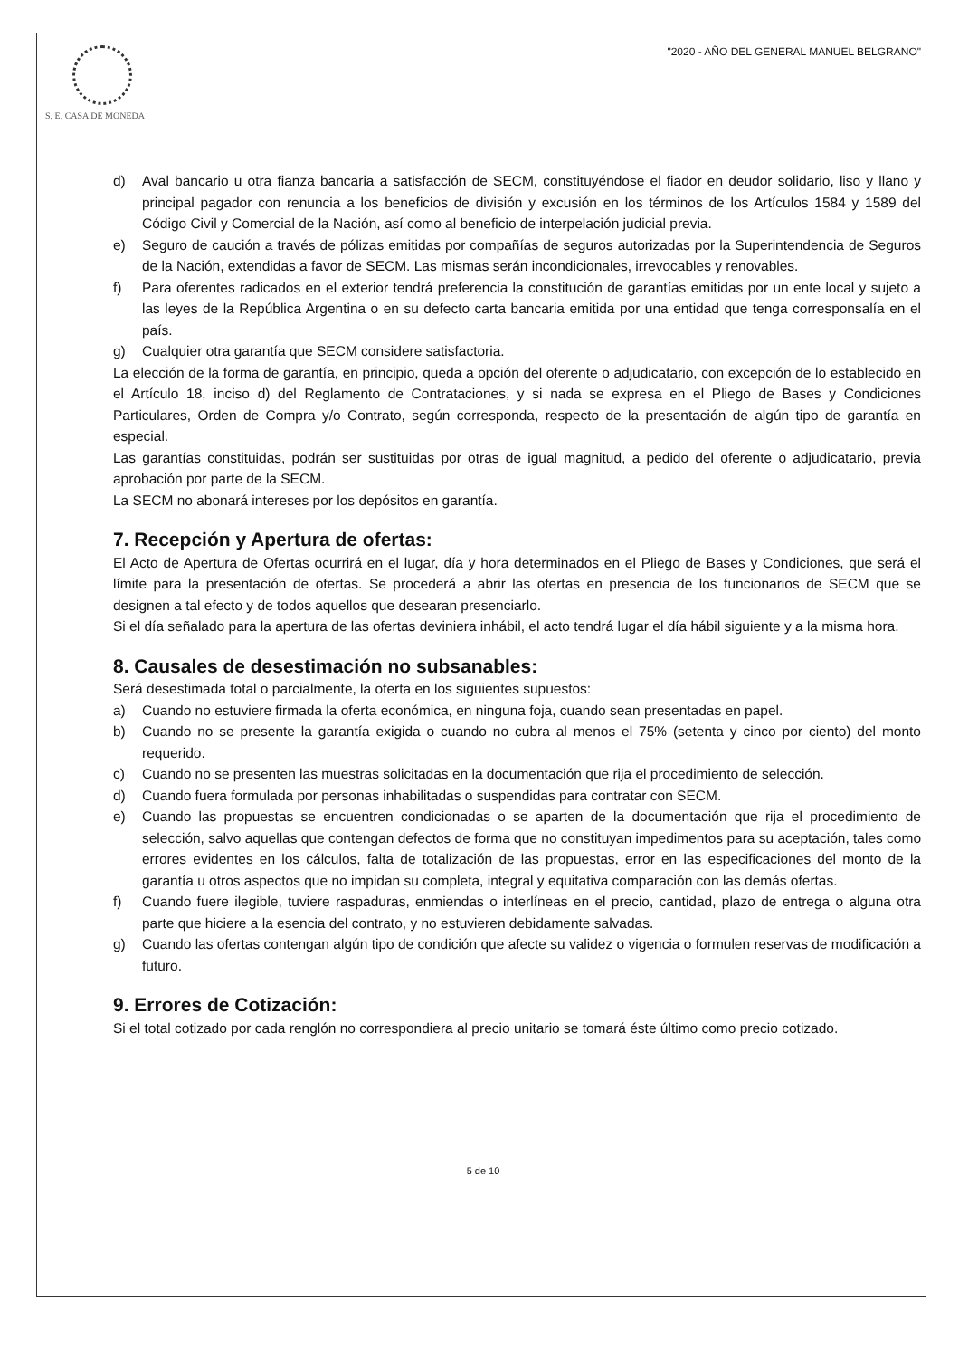S. E. CASA DE MONEDA
"2020 - AÑO DEL GENERAL MANUEL BELGRANO"
d) Aval bancario u otra fianza bancaria a satisfacción de SECM, constituyéndose el fiador en deudor solidario, liso y llano y principal pagador con renuncia a los beneficios de división y excusión en los términos de los Artículos 1584 y 1589 del Código Civil y Comercial de la Nación, así como al beneficio de interpelación judicial previa.
e) Seguro de caución a través de pólizas emitidas por compañías de seguros autorizadas por la Superintendencia de Seguros de la Nación, extendidas a favor de SECM. Las mismas serán incondicionales, irrevocables y renovables.
f) Para oferentes radicados en el exterior tendrá preferencia la constitución de garantías emitidas por un ente local y sujeto a las leyes de la República Argentina o en su defecto carta bancaria emitida por una entidad que tenga corresponsalía en el país.
g) Cualquier otra garantía que SECM considere satisfactoria.
La elección de la forma de garantía, en principio, queda a opción del oferente o adjudicatario, con excepción de lo establecido en el Artículo 18, inciso d) del Reglamento de Contrataciones, y si nada se expresa en el Pliego de Bases y Condiciones Particulares, Orden de Compra y/o Contrato, según corresponda, respecto de la presentación de algún tipo de garantía en especial.
Las garantías constituidas, podrán ser sustituidas por otras de igual magnitud, a pedido del oferente o adjudicatario, previa aprobación por parte de la SECM.
La SECM no abonará intereses por los depósitos en garantía.
7. Recepción y Apertura de ofertas:
El Acto de Apertura de Ofertas ocurrirá en el lugar, día y hora determinados en el Pliego de Bases y Condiciones, que será el límite para la presentación de ofertas. Se procederá a abrir las ofertas en presencia de los funcionarios de SECM que se designen a tal efecto y de todos aquellos que desearan presenciarlo.
Si el día señalado para la apertura de las ofertas deviniera inhábil, el acto tendrá lugar el día hábil siguiente y a la misma hora.
8. Causales de desestimación no subsanables:
Será desestimada total o parcialmente, la oferta en los siguientes supuestos:
a) Cuando no estuviere firmada la oferta económica, en ninguna foja, cuando sean presentadas en papel.
b) Cuando no se presente la garantía exigida o cuando no cubra al menos el 75% (setenta y cinco por ciento) del monto requerido.
c) Cuando no se presenten las muestras solicitadas en la documentación que rija el procedimiento de selección.
d) Cuando fuera formulada por personas inhabilitadas o suspendidas para contratar con SECM.
e) Cuando las propuestas se encuentren condicionadas o se aparten de la documentación que rija el procedimiento de selección, salvo aquellas que contengan defectos de forma que no constituyan impedimentos para su aceptación, tales como errores evidentes en los cálculos, falta de totalización de las propuestas, error en las especificaciones del monto de la garantía u otros aspectos que no impidan su completa, integral y equitativa comparación con las demás ofertas.
f) Cuando fuere ilegible, tuviere raspaduras, enmiendas o interlíneas en el precio, cantidad, plazo de entrega o alguna otra parte que hiciere a la esencia del contrato, y no estuvieren debidamente salvadas.
g) Cuando las ofertas contengan algún tipo de condición que afecte su validez o vigencia o formulen reservas de modificación a futuro.
9. Errores de Cotización:
Si el total cotizado por cada renglón no correspondiera al precio unitario se tomará éste último como precio cotizado.
5 de 10